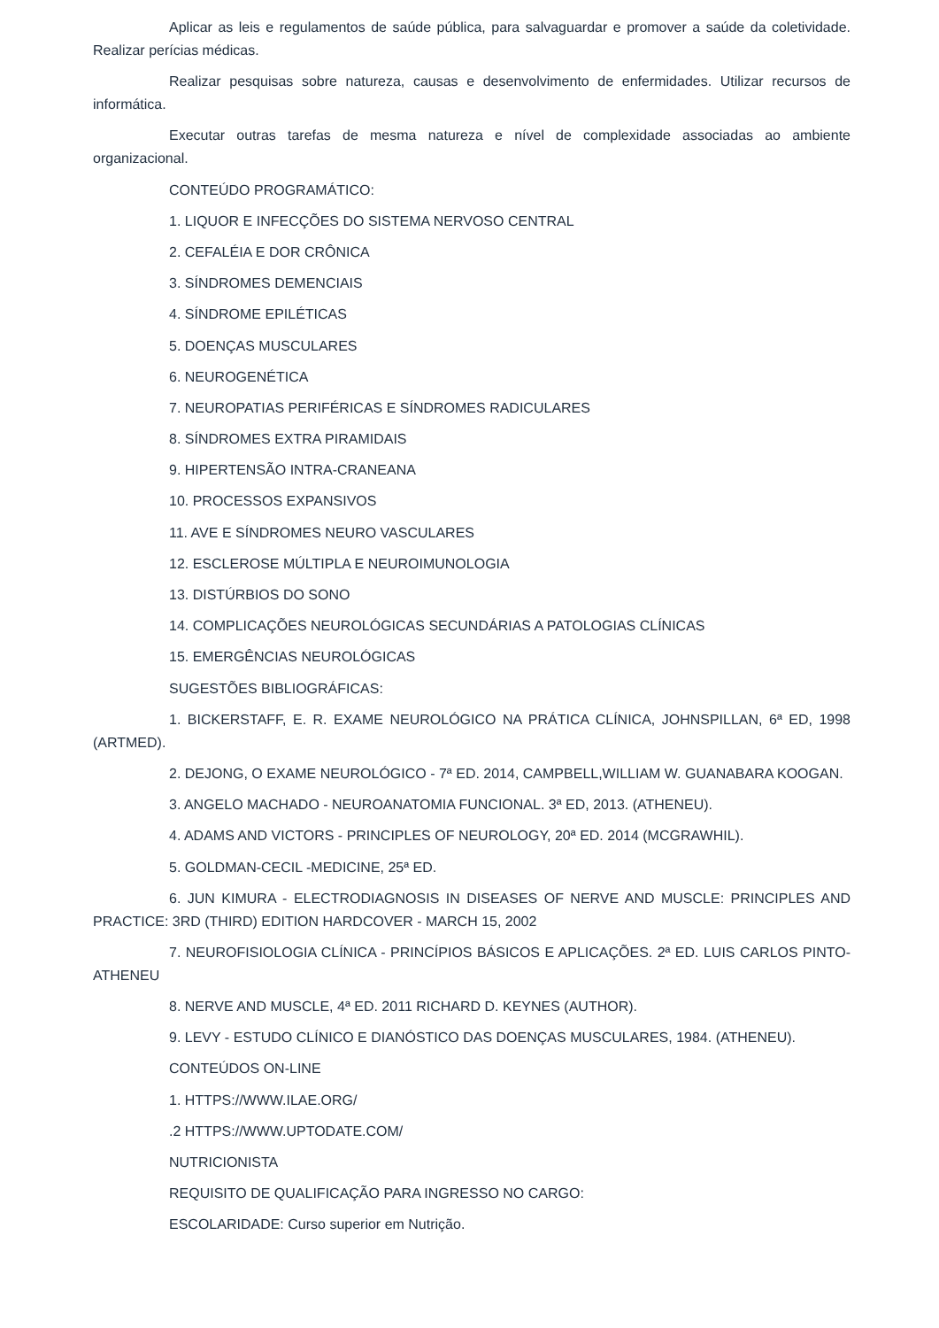Aplicar as leis e regulamentos de saúde pública, para salvaguardar e promover a saúde da coletividade. Realizar perícias médicas.
Realizar pesquisas sobre natureza, causas e desenvolvimento de enfermidades. Utilizar recursos de informática.
Executar outras tarefas de mesma natureza e nível de complexidade associadas ao ambiente organizacional.
CONTEÚDO PROGRAMÁTICO:
1. LIQUOR E INFECÇÕES DO SISTEMA NERVOSO CENTRAL
2. CEFALÉIA E DOR CRÔNICA
3. SÍNDROMES DEMENCIAIS
4. SÍNDROME EPILÉTICAS
5. DOENÇAS MUSCULARES
6. NEUROGENÉTICA
7. NEUROPATIAS PERIFÉRICAS E SÍNDROMES RADICULARES
8. SÍNDROMES EXTRA PIRAMIDAIS
9. HIPERTENSÃO INTRA-CRANEANA
10. PROCESSOS EXPANSIVOS
11. AVE E SÍNDROMES NEURO VASCULARES
12. ESCLEROSE MÚLTIPLA E NEUROIMUNOLOGIA
13. DISTÚRBIOS DO SONO
14. COMPLICAÇÕES NEUROLÓGICAS SECUNDÁRIAS A PATOLOGIAS CLÍNICAS
15. EMERGÊNCIAS NEUROLÓGICAS
SUGESTÕES BIBLIOGRÁFICAS:
1. BICKERSTAFF, E. R. EXAME NEUROLÓGICO NA PRÁTICA CLÍNICA, JOHNSPILLAN, 6ª ED, 1998 (ARTMED).
2. DEJONG, O EXAME NEUROLÓGICO - 7ª ED. 2014, CAMPBELL,WILLIAM W. GUANABARA KOOGAN.
3. ANGELO MACHADO - NEUROANATOMIA FUNCIONAL. 3ª ED, 2013. (ATHENEU).
4. ADAMS AND VICTORS - PRINCIPLES OF NEUROLOGY, 20ª ED. 2014 (MCGRAWHIL).
5. GOLDMAN-CECIL -MEDICINE, 25ª ED.
6. JUN KIMURA - ELECTRODIAGNOSIS IN DISEASES OF NERVE AND MUSCLE: PRINCIPLES AND PRACTICE: 3RD (THIRD) EDITION HARDCOVER - MARCH 15, 2002
7. NEUROFISIOLOGIA CLÍNICA - PRINCÍPIOS BÁSICOS E APLICAÇÕES. 2ª ED. LUIS CARLOS PINTO- ATHENEU
8. NERVE AND MUSCLE, 4ª ED. 2011 RICHARD D. KEYNES (AUTHOR).
9. LEVY - ESTUDO CLÍNICO E DIANÓSTICO DAS DOENÇAS MUSCULARES, 1984. (ATHENEU).
CONTEÚDOS ON-LINE
1. HTTPS://WWW.ILAE.ORG/
.2 HTTPS://WWW.UPTODATE.COM/
NUTRICIONISTA
REQUISITO DE QUALIFICAÇÃO PARA INGRESSO NO CARGO:
ESCOLARIDADE: Curso superior em Nutrição.